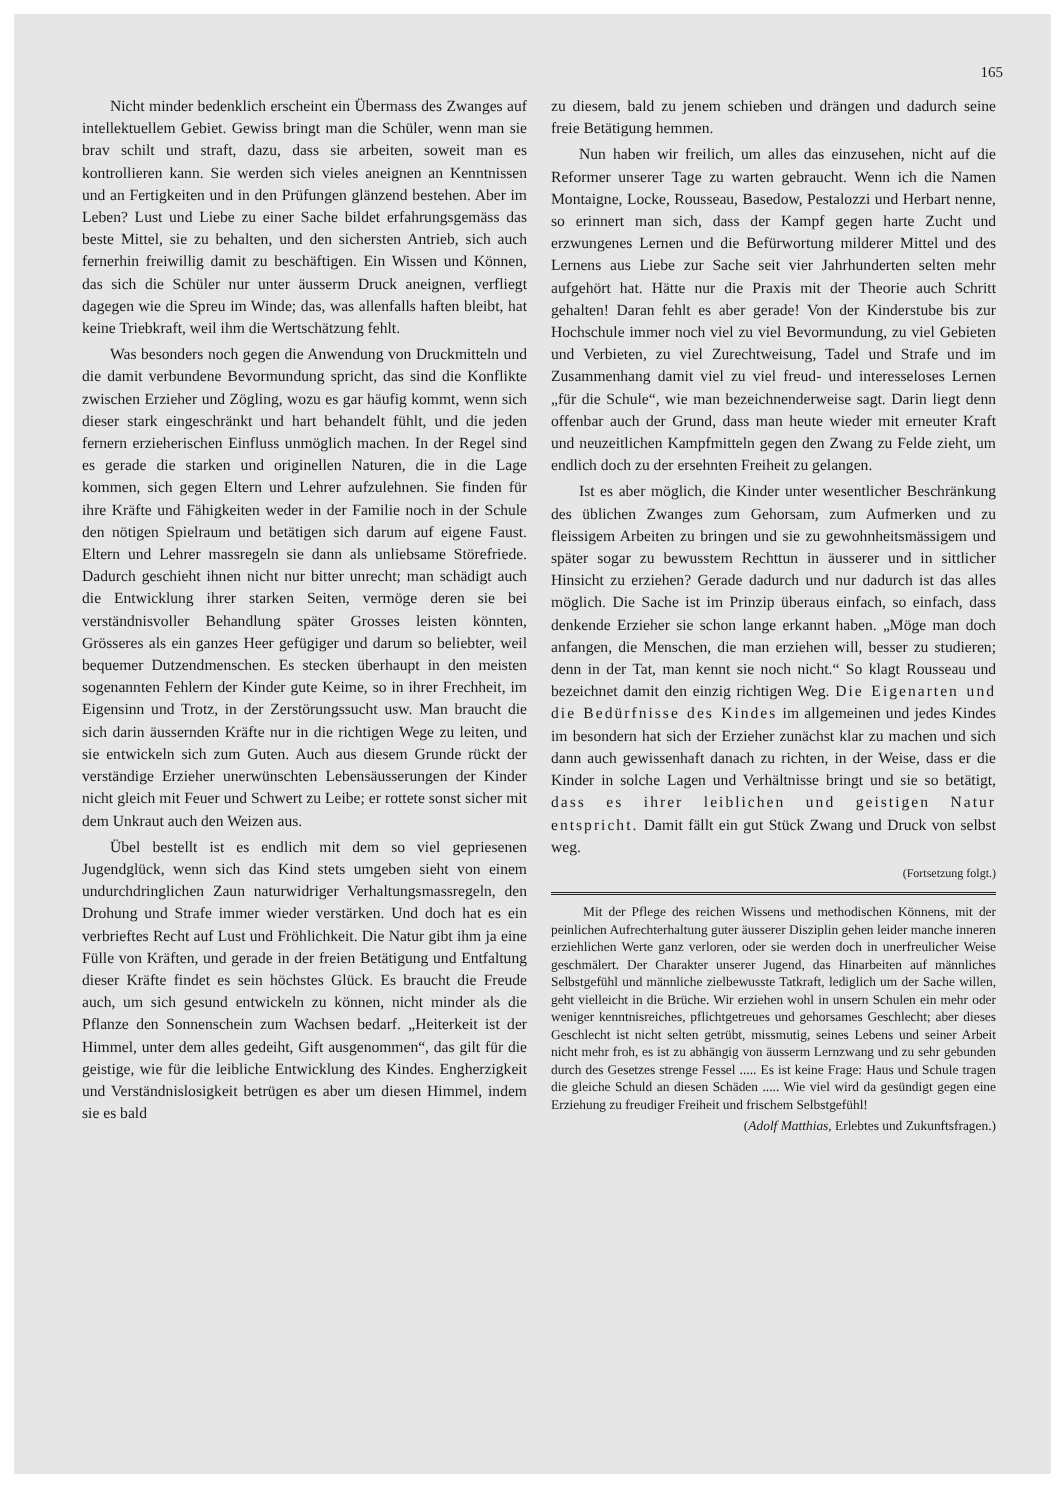165
Nicht minder bedenklich erscheint ein Übermass des Zwanges auf intellektuellem Gebiet. Gewiss bringt man die Schüler, wenn man sie brav schilt und straft, dazu, dass sie arbeiten, soweit man es kontrollieren kann. Sie werden sich vieles aneignen an Kenntnissen und an Fertigkeiten und in den Prüfungen glänzend bestehen. Aber im Leben? Lust und Liebe zu einer Sache bildet erfahrungsgemäss das beste Mittel, sie zu behalten, und den sichersten Antrieb, sich auch fernerhin freiwillig damit zu beschäftigen. Ein Wissen und Können, das sich die Schüler nur unter äusserm Druck aneignen, verfliegt dagegen wie die Spreu im Winde; das, was allenfalls haften bleibt, hat keine Triebkraft, weil ihm die Wertschätzung fehlt.
Was besonders noch gegen die Anwendung von Druckmitteln und die damit verbundene Bevormundung spricht, das sind die Konflikte zwischen Erzieher und Zögling, wozu es gar häufig kommt, wenn sich dieser stark eingeschränkt und hart behandelt fühlt, und die jeden fernern erzieherischen Einfluss unmöglich machen. In der Regel sind es gerade die starken und originellen Naturen, die in die Lage kommen, sich gegen Eltern und Lehrer aufzulehnen. Sie finden für ihre Kräfte und Fähigkeiten weder in der Familie noch in der Schule den nötigen Spielraum und betätigen sich darum auf eigene Faust. Eltern und Lehrer massregeln sie dann als unliebsame Störefriede. Dadurch geschieht ihnen nicht nur bitter unrecht; man schädigt auch die Entwicklung ihrer starken Seiten, vermöge deren sie bei verständnisvoller Behandlung später Grosses leisten könnten, Grösseres als ein ganzes Heer gefügiger und darum so beliebter, weil bequemer Dutzendmenschen. Es stecken überhaupt in den meisten sogenannten Fehlern der Kinder gute Keime, so in ihrer Frechheit, im Eigensinn und Trotz, in der Zerstörungssucht usw. Man braucht die sich darin äussernden Kräfte nur in die richtigen Wege zu leiten, und sie entwickeln sich zum Guten. Auch aus diesem Grunde rückt der verständige Erzieher unerwünschten Lebensäusserungen der Kinder nicht gleich mit Feuer und Schwert zu Leibe; er rottete sonst sicher mit dem Unkraut auch den Weizen aus.
Übel bestellt ist es endlich mit dem so viel gepriesenen Jugendglück, wenn sich das Kind stets umgeben sieht von einem undurchdringlichen Zaun naturwidriger Verhaltungsmassregeln, den Drohung und Strafe immer wieder verstärken. Und doch hat es ein verbrieftes Recht auf Lust und Fröhlichkeit. Die Natur gibt ihm ja eine Fülle von Kräften, und gerade in der freien Betätigung und Entfaltung dieser Kräfte findet es sein höchstes Glück. Es braucht die Freude auch, um sich gesund entwickeln zu können, nicht minder als die Pflanze den Sonnenschein zum Wachsen bedarf. „Heiterkeit ist der Himmel, unter dem alles gedeiht, Gift ausgenommen“, das gilt für die geistige, wie für die leibliche Entwicklung des Kindes. Engherzigkeit und Verständnislosigkeit betrügen es aber um diesen Himmel, indem sie es bald
zu diesem, bald zu jenem schieben und drängen und dadurch seine freie Betätigung hemmen.
Nun haben wir freilich, um alles das einzusehen, nicht auf die Reformer unserer Tage zu warten gebraucht. Wenn ich die Namen Montaigne, Locke, Rousseau, Basedow, Pestalozzi und Herbart nenne, so erinnert man sich, dass der Kampf gegen harte Zucht und erzwungenes Lernen und die Befürwortung milderer Mittel und des Lernens aus Liebe zur Sache seit vier Jahrhunderten selten mehr aufgehört hat. Hätte nur die Praxis mit der Theorie auch Schritt gehalten! Daran fehlt es aber gerade! Von der Kinderstube bis zur Hochschule immer noch viel zu viel Bevormundung, zu viel Gebieten und Verbieten, zu viel Zurechtweisung, Tadel und Strafe und im Zusammenhang damit viel zu viel freud- und interesseloses Lernen „für die Schule“, wie man bezeichnenderweise sagt. Darin liegt denn offenbar auch der Grund, dass man heute wieder mit erneuter Kraft und neuzeitlichen Kampfmitteln gegen den Zwang zu Felde zieht, um endlich doch zu der ersehnten Freiheit zu gelangen.
Ist es aber möglich, die Kinder unter wesentlicher Beschränkung des üblichen Zwanges zum Gehorsam, zum Aufmerken und zu fleissigem Arbeiten zu bringen und sie zu gewohnheitsmässigem und später sogar zu bewusstem Rechttun in äusserer und in sittlicher Hinsicht zu erziehen? Gerade dadurch und nur dadurch ist das alles möglich. Die Sache ist im Prinzip überaus einfach, so einfach, dass denkende Erzieher sie schon lange erkannt haben. „Möge man doch anfangen, die Menschen, die man erziehen will, besser zu studieren; denn in der Tat, man kennt sie noch nicht.“ So klagt Rousseau und bezeichnet damit den einzig richtigen Weg. Die Eigenarten und die Bedürfnisse des Kindes im allgemeinen und jedes Kindes im besondern hat sich der Erzieher zunächst klar zu machen und sich dann auch gewissenhaft danach zu richten, in der Weise, dass er die Kinder in solche Lagen und Verhältnisse bringt und sie so betätigt, dass es ihrer leiblichen und geistigen Natur entspricht. Damit fällt ein gut Stück Zwang und Druck von selbst weg.
(Fortsetzung folgt.)
Mit der Pflege des reichen Wissens und methodischen Könnens, mit der peinlichen Aufrechterhaltung guter äusserer Disziplin gehen leider manche inneren erziehlichen Werte ganz verloren, oder sie werden doch in unerfreulicher Weise geschmälert. Der Charakter unserer Jugend, das Hinarbeiten auf männliches Selbstgefühl und männliche zielbewusste Tatkraft, lediglich um der Sache willen, geht vielleicht in die Brüche. Wir erziehen wohl in unsern Schulen ein mehr oder weniger kenntnisreiches, pflichtgetreues und gehorsames Geschlecht; aber dieses Geschlecht ist nicht selten getrübt, missmutig, seines Lebens und seiner Arbeit nicht mehr froh, es ist zu abhängig von äusserm Lernzwang und zu sehr gebunden durch des Gesetzes strenge Fessel ..... Es ist keine Frage: Haus und Schule tragen die gleiche Schuld an diesen Schäden ..... Wie viel wird da gesündigt gegen eine Erziehung zu freudiger Freiheit und frischem Selbstgefühl!
(Adolf Matthias, Erlebtes und Zukunftsfragen.)